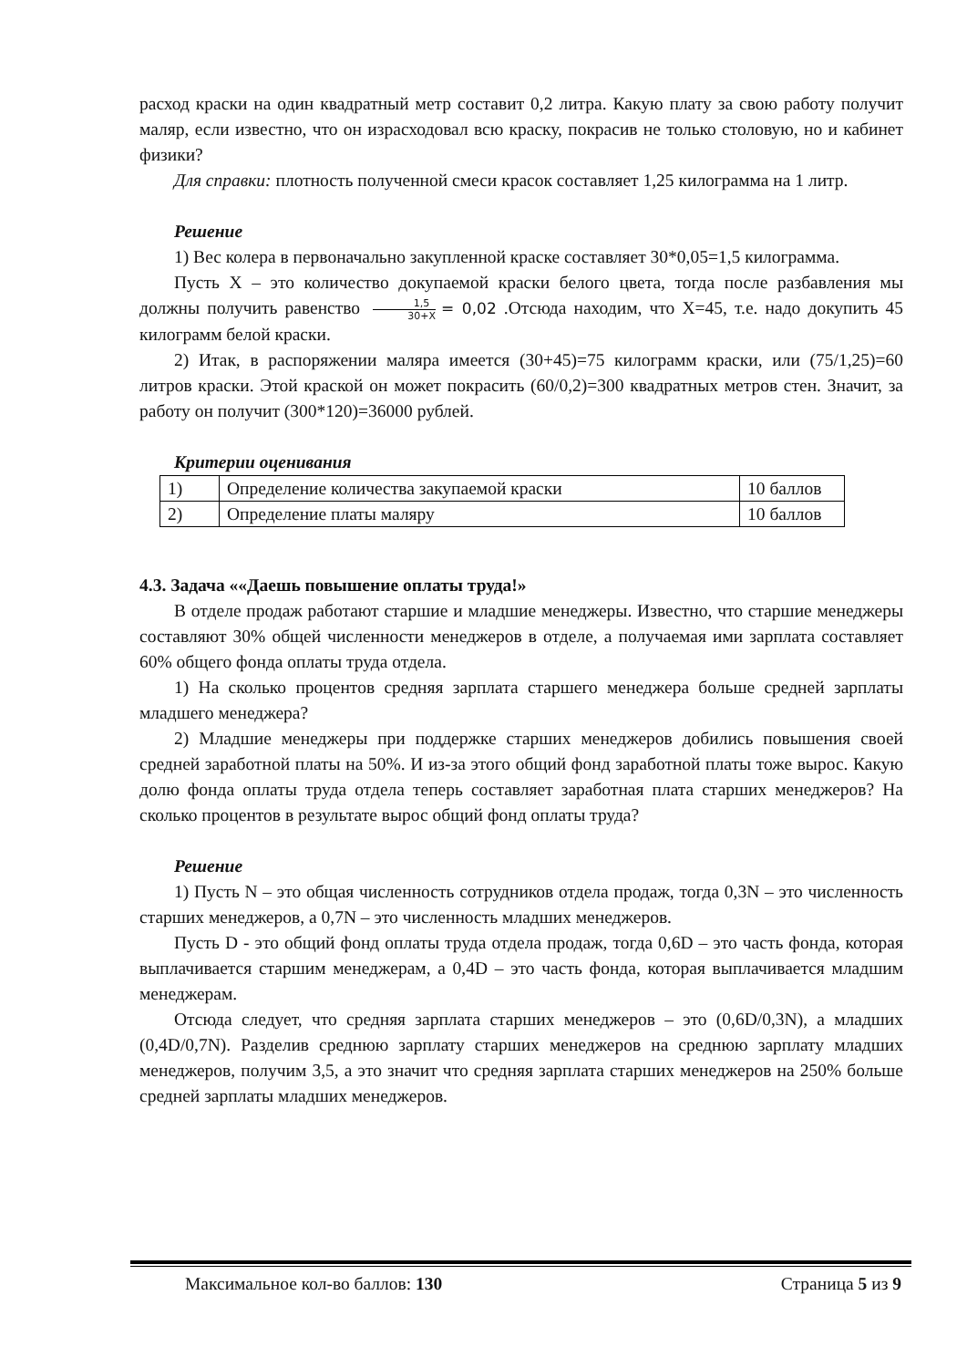расход краски на один квадратный метр составит 0,2 литра. Какую плату за свою работу получит маляр, если известно, что он израсходовал всю краску, покрасив не только столовую, но и кабинет физики?
Для справки: плотность полученной смеси красок составляет 1,25 килограмма на 1 литр.
Решение
1) Вес колера в первоначально закупленной краске составляет 30*0,05=1,5 килограмма.
Пусть X – это количество докупаемой краски белого цвета, тогда после разбавления мы должны получить равенство 1,5 30+X = 0,02 .Отсюда находим, что X=45, т.е. надо докупить 45 килограмм белой краски.
2) Итак, в распоряжении маляра имеется (30+45)=75 килограмм краски, или (75/1,25)=60 литров краски. Этой краской он может покрасить (60/0,2)=300 квадратных метров стен. Значит, за работу он получит (300*120)=36000 рублей.
Критерии оценивания
| 1) | Определение количества закупаемой краски | 10 баллов |
| 2) | Определение платы маляру | 10 баллов |
4.3. Задача ««Даешь повышение оплаты труда!»
В отделе продаж работают старшие и младшие менеджеры. Известно, что старшие менеджеры составляют 30% общей численности менеджеров в отделе, а получаемая ими зарплата составляет 60% общего фонда оплаты труда отдела.
1) На сколько процентов средняя зарплата старшего менеджера больше средней зарплаты младшего менеджера?
2) Младшие менеджеры при поддержке старших менеджеров добились повышения своей средней заработной платы на 50%. И из-за этого общий фонд заработной платы тоже вырос. Какую долю фонда оплаты труда отдела теперь составляет заработная плата старших менеджеров? На сколько процентов в результате вырос общий фонд оплаты труда?
Решение
1) Пусть N – это общая численность сотрудников отдела продаж, тогда 0,3N – это численность старших менеджеров, а 0,7N – это численность младших менеджеров.
Пусть D - это общий фонд оплаты труда отдела продаж, тогда 0,6D – это часть фонда, которая выплачивается старшим менеджерам, а 0,4D – это часть фонда, которая выплачивается младшим менеджерам.
Отсюда следует, что средняя зарплата старших менеджеров – это (0,6D/0,3N), а младших (0,4D/0,7N). Разделив среднюю зарплату старших менеджеров на среднюю зарплату младших менеджеров, получим 3,5, а это значит что средняя зарплата старших менеджеров на 250% больше средней зарплаты младших менеджеров.
Максимальное кол-во баллов: 130 Страница 5 из 9